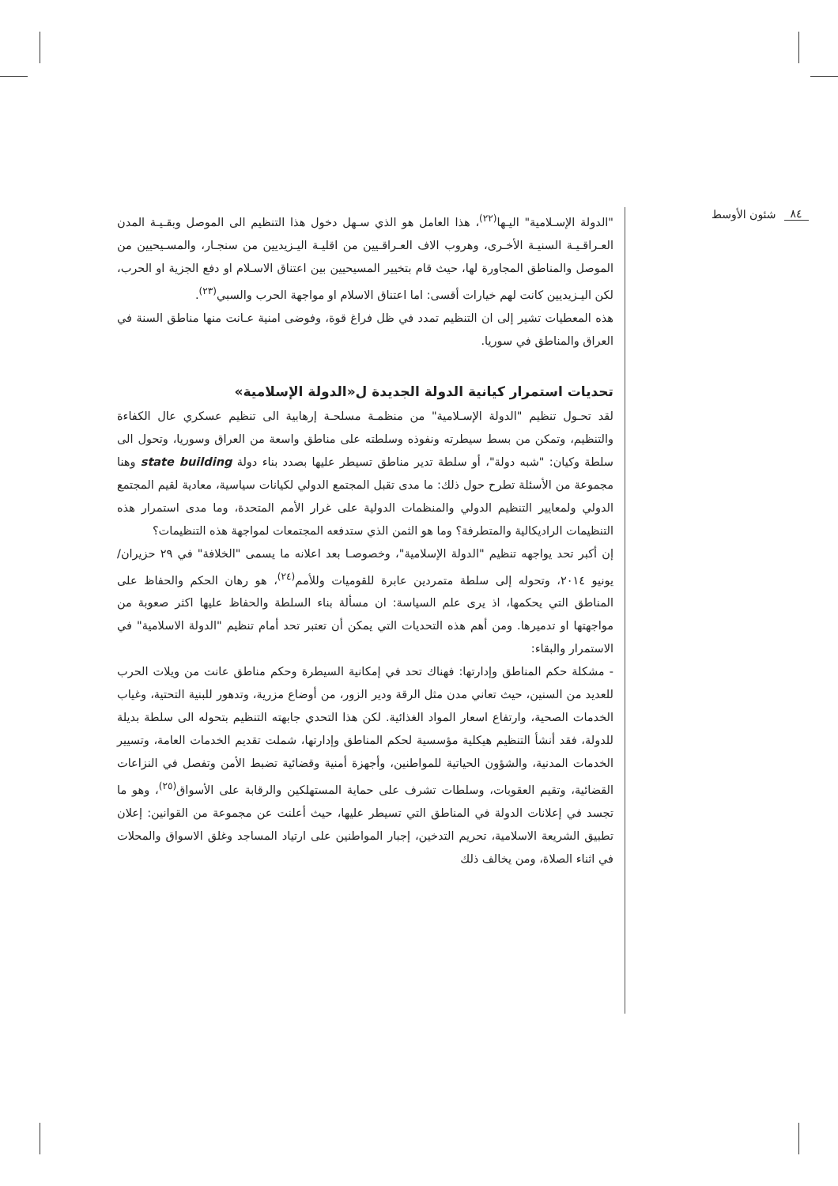شئون الأوسط ٨٤
"الدولة الإسـلامية" اليـها<sup>(٢٢)</sup>، هذا العامل هو الذي سـهل دخول هذا التنظيم الى الموصل وبقـيـة المدن العـراقـيـة السنيـة الأخـرى، وهروب الاف العـراقـيين من اقليـة اليـزيديين من سنجـار، والمسـيحيين من الموصل والمناطق المجاورة لها، حيث قام بتخيير المسيحيين بين اعتناق الاسـلام او دفع الجزية او الحرب، لكن اليـزيديين كانت لهم خيارات أقسى: اما اعتناق الاسلام او مواجهة الحرب والسبي<sup>(٢٣)</sup>.
هذه المعطيات تشير إلى ان التنظيم تمدد في ظل فراغ قوة، وفوضى امنية عـانت منها مناطق السنة في العراق والمناطق في سوريا.
تحديات استمرار كيانية الدولة الجديدة ل«الدولة الإسلامية»
لقد تحـول تنظيم "الدولة الإسـلامية" من منظمـة مسلحـة إرهابية الى تنظيم عسكري عال الكفاءة والتنظيم، وتمكن من بسط سيطرته ونفوذه وسلطته على مناطق واسعة من العراق وسوريا، وتحول الى سلطة وكيان: "شبه دولة"، أو سلطة تدير مناطق تسيطر عليها بصدد بناء دولة state building وهنا مجموعة من الأسئلة تطرح حول ذلك: ما مدى تقبل المجتمع الدولي لكيانات سياسية، معادية لقيم المجتمع الدولي ولمعايير التنظيم الدولي والمنظمات الدولية على غرار الأمم المتحدة، وما مدى استمرار هذه التنظيمات الراديكالية والمتطرفة؟ وما هو الثمن الذي ستدفعه المجتمعات لمواجهة هذه التنظيمات؟
إن أكبر تحد يواجهه تنظيم "الدولة الإسلامية"، وخصوصـا بعد اعلانه ما يسمى "الخلافة" في ٢٩ حزيران/يونيو ٢٠١٤، وتحوله إلى سلطة متمردين عابرة للقوميات وللأمم<sup>(٢٤)</sup>، هو رهان الحكم والحفاظ على المناطق التي يحكمها، اذ يرى علم السياسة: ان مسألة بناء السلطة والحفاظ عليها اكثر صعوبة من مواجهتها او تدميرها. ومن أهم هذه التحديات التي يمكن أن تعتبر تحد أمام تنظيم "الدولة الاسلامية" في الاستمرار والبقاء:
- مشكلة حكم المناطق وإدارتها: فهناك تحد في إمكانية السيطرة وحكم مناطق عانت من ويلات الحرب للعديد من السنين، حيث تعاني مدن مثل الرقة ودير الزور، من أوضاع مزرية، وتدهور للبنية التحتية، وغياب الخدمات الصحية، وارتفاع اسعار المواد الغذائية. لكن هذا التحدي جابهته التنظيم بتحوله الى سلطة بديلة للدولة، فقد أنشأ التنظيم هيكلية مؤسسية لحكم المناطق وإدارتها، شملت تقديم الخدمات العامة، وتسيير الخدمات المدنية، والشؤون الحياتية للمواطنين، وأجهزة أمنية وقضائية تضبط الأمن وتفصل في النزاعات القضائية، وتقيم العقوبات، وسلطات تشرف على حماية المستهلكين والرقابة على الأسواق<sup>(٢٥)</sup>، وهو ما تجسد في إعلانات الدولة في المناطق التي تسيطر عليها، حيث أعلنت عن مجموعة من القوانين: إعلان تطبيق الشريعة الاسلامية، تحريم التدخين، إجبار المواطنين على ارتياد المساجد وغلق الاسواق والمحلات في اثناء الصلاة، ومن يخالف ذلك